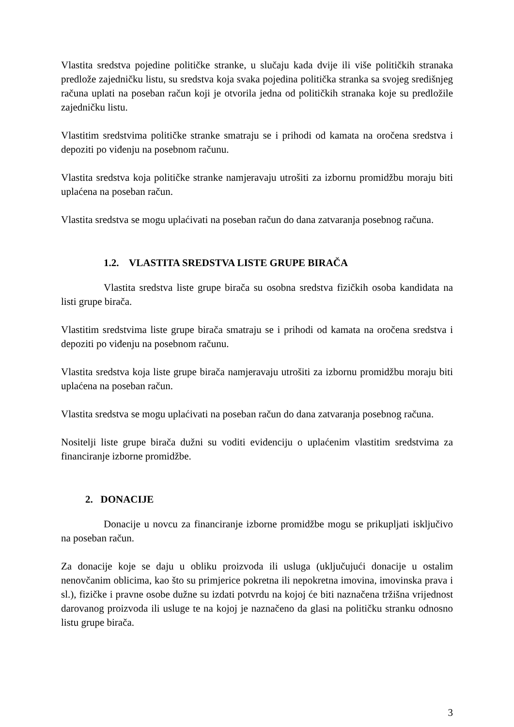Vlastita sredstva pojedine političke stranke, u slučaju kada dvije ili više političkih stranaka predlože zajedničku listu, su sredstva koja svaka pojedina politička stranka sa svojeg središnjeg računa uplati na poseban račun koji je otvorila jedna od političkih stranaka koje su predložile zajedničku listu.
Vlastitim sredstvima političke stranke smatraju se i prihodi od kamata na oročena sredstva i depoziti po viđenju na posebnom računu.
Vlastita sredstva koja političke stranke namjeravaju utrošiti za izbornu promidžbu moraju biti uplaćena na poseban račun.
Vlastita sredstva se mogu uplaćivati na poseban račun do dana zatvaranja posebnog računa.
1.2. VLASTITA SREDSTVA LISTE GRUPE BIRAČA
Vlastita sredstva liste grupe birača su osobna sredstva fizičkih osoba kandidata na listi grupe birača.
Vlastitim sredstvima liste grupe birača smatraju se i prihodi od kamata na oročena sredstva i depoziti po viđenju na posebnom računu.
Vlastita sredstva koja liste grupe birača namjeravaju utrošiti za izbornu promidžbu moraju biti uplaćena na poseban račun.
Vlastita sredstva se mogu uplaćivati na poseban račun do dana zatvaranja posebnog računa.
Nositelji liste grupe birača dužni su voditi evidenciju o uplaćenim vlastitim sredstvima za financiranje izborne promidžbe.
2. DONACIJE
Donacije u novcu za financiranje izborne promidžbe mogu se prikupljati isključivo na poseban račun.
Za donacije koje se daju u obliku proizvoda ili usluga (uključujući donacije u ostalim nenovčanim oblicima, kao što su primjerice pokretna ili nepokretna imovina, imovinska prava i sl.), fizičke i pravne osobe dužne su izdati potvrdu na kojoj će biti naznačena tržišna vrijednost darovanog proizvoda ili usluge te na kojoj je naznačeno da glasi na političku stranku odnosno listu grupe birača.
3